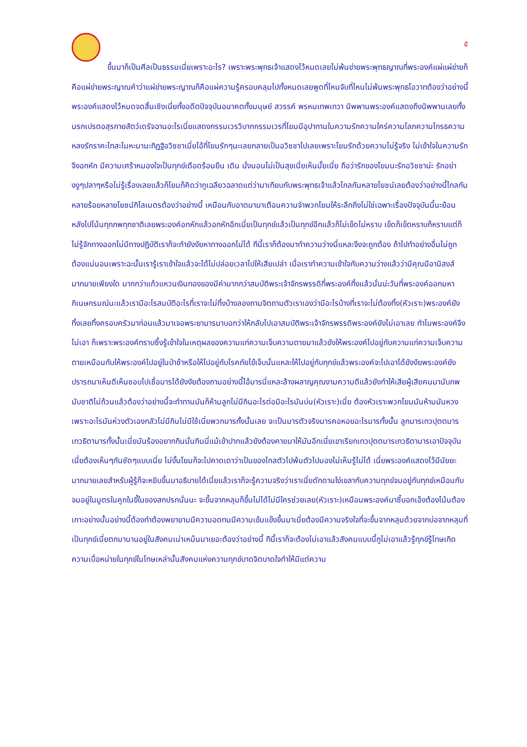๕
ขึ้นมาก็เป็นศีลเป็นธรรมเนี่ยเพราะอะไร? เพราะพระพุทธเจ้าแสดงไว้หมดเลยไม่พ้นข่ายพระพุทธญาณที่พระองค์แผ่แผ่ข่ายก็คือแผ่ข่ายพระญาณคำว่าแผ่ข่ายพระญาณก็คือแผ่ความรู้ครอบคลุมไปทั้งหมดเลยพูดที่ไหนจับที่ไหนไม่พ้นพระพุทธโอวาทต้องว่าอย่างนี้พระองค์แสดงไว้หมดจดสิ้นเชิงเนี่ยทั้งอดีตปัจจุบันอนาคตทั้งมนุษย์ สวรรค์ พรหมเทพเทวา นิพพานพระองค์แสดงถึงนิพพานเลยทั้งนรกเปรตอสุรกายสัตว์เดรัจฉานอะไรเนี่ยแสดงกรรมเวรวิบากกรรมเวรที่โยมมีอุปาทานในความรักความใคร่ความโลภความโกรธความหลงรักราคะโทสะโมหะมานะทิฏฐิอวิชชาเนี่ยไอ้ที่โยมรักๆนะเลยกลายเป็นอวิชชาไปเลยเพราะโยมรักด้วยความไม่รู้จริง ไม่เข้าใจในความรักจึงอกหัก มีความเศร้าหมองใจเป็นทุกข์เดือดร้อนยืน เดิน นั่งนอนไม่เป็นสุขเนี่ยเห็นมั๊ยเนี่ย ถือว่ารักของโยมนะรักอวิชชาน่ะ รักอย่างงูๆปลาๆหรือไม่รู้เรื่องเลยแล้วก็โยมก็คิดว่ากูเฉลียวฉลาดแต่ว่ามาเทียบกับพระพุทธเจ้าแล้วไกลกันหลายโยชน์เลยต้องว่าอย่างนี้ไกลกันหลายร้อยหลายโยชน์กิโลเมตรต้องว่าอย่างนี้ เหมือนกับอาตมามาเตือนความจำพวกโยมให้ระลึกถึงไม่ใช่เฉพาะเรื่องปัจจุบันนี้นะย้อนหลังไปโน้นทุกภพทุกชาติเลยพระองค์อกหักแล้วอกหักอีกเนี่ยเป็นทุกข์แล้วเป็นทุกข์อีกแล้วก็ไม่เข็ดไม่หราบ เข็ดก็เข็ดหราบก็หราบแต่ก็ไม่รู้จักทางออกไม่มีทางปฏิบัติเราก็จะทำยังงัยหาทางออกไม่ได้ ทีนี้เราก็ต้องมาทำความว่างนี่แหละจึงจะถูกต้อง ถ้าไปทำอย่างอื่นไม่ถูกต้องแน่นอนเพราะฉะนั้นเรารู้เราเข้าใจแล้วจะได้ไม่ปล่อยเวลาไปให้เสียเปล่า เมื่อเราทำความเข้าใจกับความว่างแล้วว่ามีคุณมีอานิสงส์มากมายเพียงใด มากกว่าแก้วแหวนเงินทองของมีค่ามากกว่าสมบัติพระเจ้าจักรพรรดิที่พระองค์ทิ้งแล้วนั่นน่ะวันที่พระองค์ออกมหาภิเนษกรมณ์นะแล้วเรามีอะไรสมบัติอะไรที่เราจะไม่ทิ้งบ้างลองถามจิตถามตัวเราเองว่ามีอะไรบ้างที่เราจะไม่ต้องทิ้ง(หัวเราะ)พระองค์ยังทิ้งเลยทิ้งครอบครัวมาก่อนแล้วมาเจอพระยามารมาบอกว่าให้กลับไปเอาสมบัติพระเจ้าจักรพรรดิพระองค์ยังไม่เอาเลย ทำไมพระองค์จึงไม่เอา ก็เพราะพระองค์ทราบซึ้งรู้เข้าใจในเหตุผลของความแก่ความเจ็บความตายมาแล้วยังให้พระองค์ไปอยู่กับความแก่ความเจ็บความตายเหมือนกับให้พระองค์ไปอยู่ในป่าช้าหรือให้ไปอยู่กับโรคภัยไข้เจ็บนั่นแหละให้ไปอยู่กับทุกข์แล้วพระองค์จะไปเอาได้ยังงัยพระองค์ยังปรารถนาเห็นดีเห็นชอบไปเชื่อมารได้ยังงัยต้องถามอย่างนี้ไอ้มารนี่แหละล้างผลาญคุณงามความดีแล้วยังทำให้เสียผู้เสียคนมานับภพนับชาติไม่ถ้วนแล้วต้องว่าอย่างนี้จะทำทานมันก็ห้ามลูกไม่มีกินอะไรต่อมิอะไรมันบ่น(หัวเราะ)เนี่ย ต้องหัวเราะพวกโยมมันห้ามมันหวงเพราะอะไรมันห่วงตัวเองกลัวไม่มีกินไม่มีใช้เนี่ยพวกมารทั้งนั้นเลย จะเป็นมารตัวจริงมารคอหอยอะไรมารทั้งนั้น ลูกมารเทวปุตตมารเทวธิตามารทั้งนั้นเนี่ยมันร้องอยากกินนั่นกินนี่แม้เข้าปากแล้วยังต้องคายมาให้มันอีกเนี่ยเขาเรียกเทวปุตตมารเทวธิตามารเอาปัจจุบันเนี่ยต้องเห็นๆกันชัดๆแบบเนี่ย ไม่งั้นโยมก็จะไปคาดเดาว่าเป็นของไกลตัวไปพ้นตัวไปมองไม่เห็นรู้ไม่ได้ เนี่ยพระองค์แสดงไว้มีนัยยะมากมายเลยสำหรับผู้รู้ก็จะหยิบขึ้นมาอธิบายได้เนี่ยแล้วเราก็จะรู้ความจริงว่าเราเนี่ยดักดานโง่เขลากับความทุกข์จมอยู่กับทุกข์เหมือนกับจมอยู่ในมูตรในคูถในขี้ในของสกปรกนั่นนะ จะขึ้นจากหลุมก็ขึ้นไม่ได้ไม่มีใครช่วยเลย(หัวเราะ)เหมือนพระองค์มาชี้บอกเอ็งต้องโน้นต้องเกาะอย่างนั้นอย่างนี้ต้องทำต้องพยายามมีความอดทนมีความเข้มแข็งขึ้นมาเนี่ยต้องมีความจริงใจที่จะขึ้นจากหลุมด้วยจากบ่อจากหลุมที่เป็นทุกข์เนี่ยตกมานานอยู่ในสังคมเน่าเหม็นมาเยอะต้องว่าอย่างนี้ ทีนี้เราก็จะต้องไม่เอาแล้วสังคมแบบนี้กูไม่เอาแล้วรู้ทุกข์รู้โทษเกิดความเบื่อหน่ายในทุกข์ในโทษเหล่านั้นสังคมแห่งความทุกข์บาดจิตบาดใจทำให้มีแต่ความ